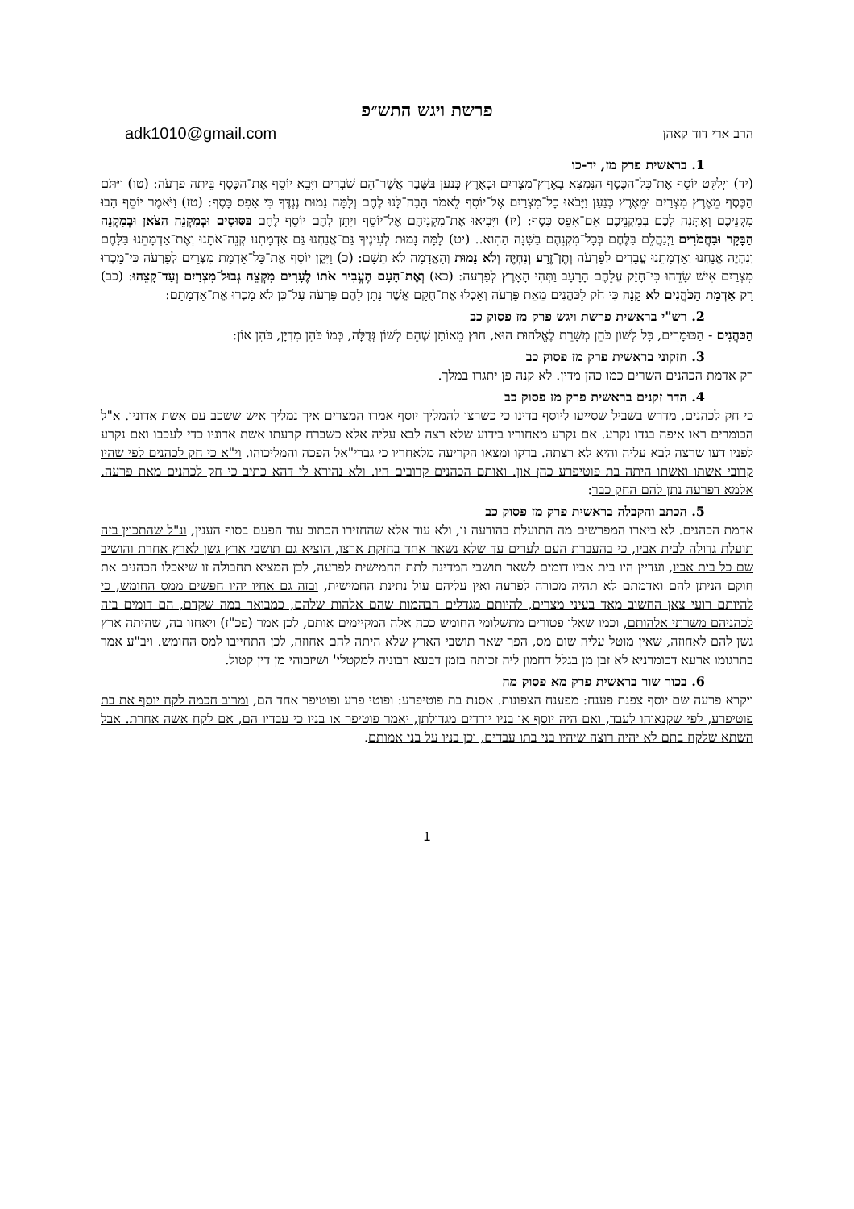פרשת ויגש התש״פ
הרב ארי דוד קאהן adk1010@gmail.com
1. בראשית פרק מז, יד-כו
(יד) וַיְלַקֵּט יוֹסֵף אֶת־כָּל־הַכֶּסֶף הַנִּמְצָא בְאֶרֶץ־מִצְרַיִם וּבְאֶרֶץ כְּנַעַן בַּשֶּׁבֶר אֲשֶׁר־הֵם שֹׁבְרִים וַיָּבֵא יוֹסֵף אֶת־הַכֶּסֶף בֵּיתָה פַרְעֹה: (טו) וַיִּתֹּם הַכֶּסֶף מֵאֶרֶץ מִצְרַיִם וּמֵאֶרֶץ כְּנַעַן וַיָּבֹאוּ כָל־מִצְרַיִם אֶל־יוֹסֵף לֵאמֹר הָבָה־לָּנוּ לֶחֶם וְלָמָּה נָמוּת נֶגְדֶּךָ כִּי אָפֵס כָּסֶף: (טז) וַיֹּאמֶר יוֹסֵף הָבוּ מִקְנֵיכֶם וְאֶתְּנָה לָכֶם בְּמִקְנֵיכֶם אִם־אָפֵס כָּסֶף: (יז) וַיָּבִיאוּ אֶת־מִקְנֵיהֶם אֶל־יוֹסֵף וַיִּתֵּן לָהֶם יוֹסֵף לֶחֶם בַּסּוּסִים וּבְמִקְנֵה הַצֹּאן וּבְמִקְנֵה הַבָּקָר וּבַחֲמֹרִים וַיְנַהֲלֵם בַּלֶּחֶם בְּכָל־מִקְנֵהֶם בַּשָּׁנָה הַהִוא.. (יט) לָמָּה נָמוּת לְעֵינֶיךָ גַּם־אֲנַחְנוּ גַּם אַדְמָתֵנוּ קְנֵה־אֹתָנוּ וְאֶת־אַדְמָתֵנוּ בַּלָּחֶם וְנִהְיֶה אֲנַחְנוּ וְאַדְמָתֵנוּ עֲבָדִים לְפַרְעֹה וְתֶן־זֶרַע וְנִחְיֶה וְלֹא נָמוּת וְהָאֲדָמָה לֹא תֵשָׁם: (כ) וַיִּקֶן יוֹסֵף אֶת־כָּל־אַדְמַת מִצְרַיִם לְפַרְעֹה כִּי־מָכְרוּ מִצְרַיִם אִישׁ שָׂדֵהוּ כִּי־חָזַק עֲלֵהֶם הָרָעָב וַתְּהִי הָאָרֶץ לְפַרְעֹה: (כא) וְאֶת־הָעָם הֶעֱבִיר אֹתוֹ לֶעָרִים מִקְצֵה גְבוּל־מִצְרַיִם וְעַד־קָצֵהוּ: (כב) רַק אַדְמַת הַכֹּהֲנִים לֹא קָנָה כִּי חֹק לַכֹּהֲנִים מֵאֵת פַּרְעֹה וְאָכְלוּ אֶת־חֻקָּם אֲשֶׁר נָתַן לָהֶם פַּרְעֹה עַל־כֵּן לֹא מָכְרוּ אֶת־אַדְמָתָם:
2. רש"י בראשית פרשת ויגש פרק מז פסוק כב
הַכֹּהֲנִים - הַכּוּמָרִים, כָּל לְשׁוֹן כֹּהֵן מְשָׁרֵת לֶאֱלֹהוּת הוּא, חוּץ מֵאוֹתָן שֶׁהֵם לְשׁוֹן גְּדֻלָּה, כְּמוֹ כֹּהֵן מִדְיָן, כֹּהֵן אוֹן:
3. חזקוני בראשית פרק מז פסוק כב
רק אדמת הכהנים השרים כמו כהן מדין. לא קנה פן יתגרו במלך.
4. הדר זקנים בראשית פרק מז פסוק כב
כי חק לכהנים. מדרש בשביל שסייעו ליוסף בדינו כי כשרצו להמליך יוסף אמרו המצרים איך נמליך איש ששכב עם אשת אדוניו. א"ל הכומרים ראו איפה בגדו נקרע. אם נקרע מאחוריו בידוע שלא רצה לבא עליה אלא כשברח קרעתו אשת אדוניו כדי לעכבו ואם נקרע לפניו דעו שרצה לבא עליה והיא לא רצתה. בדקו ומצאו הקריעה מלאחריו כי גברי"אל הפכה והמליכוהו. וי"א כי חק לכהנים לפי שהיו קרובי אשתו ואשתו היתה בת פוטיפרע כהן און. ואותם הכהנים קרובים היו. ולא נהירא לי דהא כתיב כי חק לכהנים מאת פרעה. אלמא דפרעה נתן להם החק כבר:
5. הכתב והקבלה בראשית פרק מז פסוק כב
אדמת הכהנים. לא ביארו המפרשים מה התועלת בהודעה זו, ולא עוד אלא שהחזירו הכתוב עוד הפעם בסוף הענין, ונ"ל שהתכוין בזה תועלת גדולה לבית אביו, כי בהעברת העם לערים עד שלא נשאר אחד בחזקת ארצו, הוציא גם תושבי ארץ גשן לארץ אחרת והושיב שם כל בית אביו, ועדיין היו בית אביו דומים לשאר תושבי המדינה לתת החמישית לפרעה, לכן המציא תחבולה זו שיאכלו הכהנים את חוקם הניתן להם ואדמתם לא תהיה מכורה לפרעה ואין עליהם עול נתינת החמישית, ובזה גם אחיו יהיו חפשים ממס החומש, כי להיותם רועי צאן החשוב מאד בעיני מצרים, להיותם מגדלים הבהמות שהם אלהות שלהם, כמבואר במה שקדם, הם דומים בזה לכהניהם משרתי אלהותם, וכמו שאלו פטורים מתשלומי החומש ככה אלה המקיימים אותם, לכן אמר (פכ"ז) ויאחזו בה, שהיתה ארץ גשן להם לאחוזה, שאין מוטל עליה שום מס, הפך שאר תושבי הארץ שלא היתה להם אחוזה, לכן התחייבו למס החומש. ויב"ע אמר בתרגומו ארעא דכומרניא לא זבן מן בגלל דחמון ליה זכותה בזמן דבעא רבוניה למקטלי' ושיזבוהי מן דין קטול.
6. בכור שור בראשית פרק מא פסוק מה
ויקרא פרעה שם יוסף צפנת פענח: מפענח הצפונות. אסנת בת פוטיפרע: ופוטי פרע ופוטיפר אחד הם, ומרוב חכמה לקח יוסף את בת פוטיפרע, לפי שקנאוהו לעבד, ואם היה יוסף או בניו יורדים מגדולתן, יאמר פוטיפר או בניו כי עבדיו הם, אם לקח אשה אחרת. אבל השתא שלקח בתם לא יהיה רוצה שיהיו בני בתו עבדים, וכן בניו על בני אמותם.
1